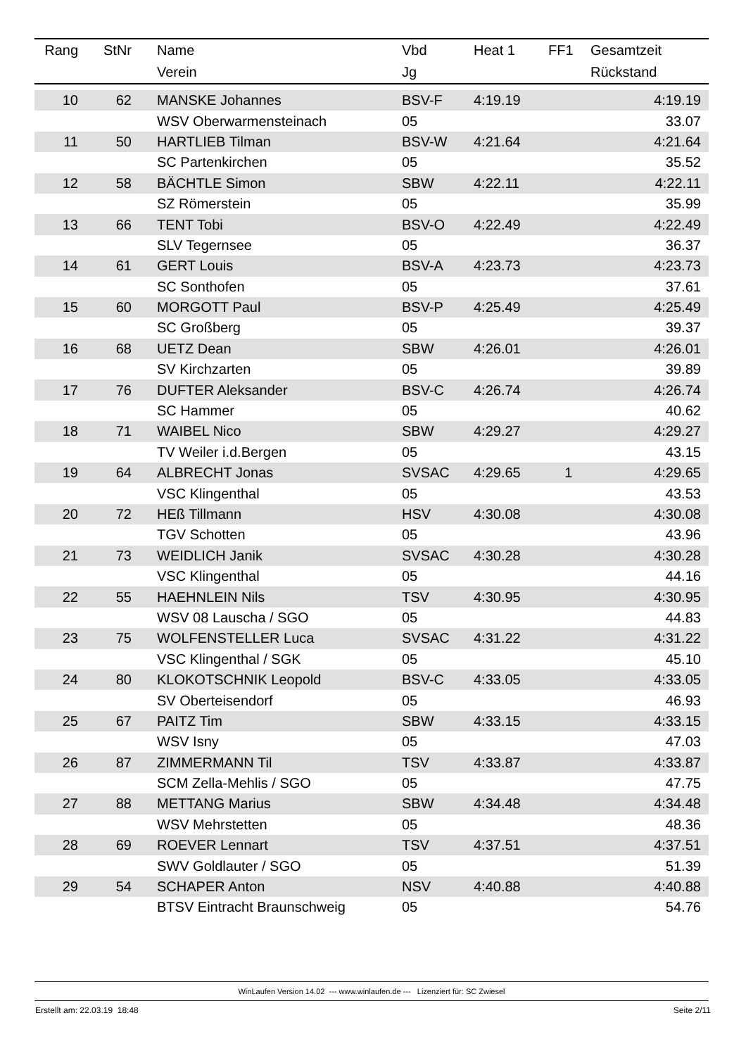| Rang | StNr | Name | Vbd | Heat 1 | FF1 | Gesamtzeit |
| --- | --- | --- | --- | --- | --- | --- |
| | | Verein | Jg | | | Rückstand |
| 10 | 62 | MANSKE Johannes | BSV-F | 4:19.19 | | 4:19.19 |
| | | WSV Oberwarmensteinach | 05 | | | 33.07 |
| 11 | 50 | HARTLIEB Tilman | BSV-W | 4:21.64 | | 4:21.64 |
| | | SC Partenkirchen | 05 | | | 35.52 |
| 12 | 58 | BÄCHTLE Simon | SBW | 4:22.11 | | 4:22.11 |
| | | SZ Römerstein | 05 | | | 35.99 |
| 13 | 66 | TENT Tobi | BSV-O | 4:22.49 | | 4:22.49 |
| | | SLV Tegernsee | 05 | | | 36.37 |
| 14 | 61 | GERT Louis | BSV-A | 4:23.73 | | 4:23.73 |
| | | SC Sonthofen | 05 | | | 37.61 |
| 15 | 60 | MORGOTT Paul | BSV-P | 4:25.49 | | 4:25.49 |
| | | SC Großberg | 05 | | | 39.37 |
| 16 | 68 | UETZ Dean | SBW | 4:26.01 | | 4:26.01 |
| | | SV Kirchzarten | 05 | | | 39.89 |
| 17 | 76 | DUFTER Aleksander | BSV-C | 4:26.74 | | 4:26.74 |
| | | SC Hammer | 05 | | | 40.62 |
| 18 | 71 | WAIBEL Nico | SBW | 4:29.27 | | 4:29.27 |
| | | TV Weiler i.d.Bergen | 05 | | | 43.15 |
| 19 | 64 | ALBRECHT Jonas | SVSAC | 4:29.65 | 1 | 4:29.65 |
| | | VSC Klingenthal | 05 | | | 43.53 |
| 20 | 72 | HEß Tillmann | HSV | 4:30.08 | | 4:30.08 |
| | | TGV Schotten | 05 | | | 43.96 |
| 21 | 73 | WEIDLICH Janik | SVSAC | 4:30.28 | | 4:30.28 |
| | | VSC Klingenthal | 05 | | | 44.16 |
| 22 | 55 | HAEHNLEIN Nils | TSV | 4:30.95 | | 4:30.95 |
| | | WSV 08 Lauscha / SGO | 05 | | | 44.83 |
| 23 | 75 | WOLFENSTELLER Luca | SVSAC | 4:31.22 | | 4:31.22 |
| | | VSC Klingenthal / SGK | 05 | | | 45.10 |
| 24 | 80 | KLOKOTSCHNIK Leopold | BSV-C | 4:33.05 | | 4:33.05 |
| | | SV Oberteisendorf | 05 | | | 46.93 |
| 25 | 67 | PAITZ Tim | SBW | 4:33.15 | | 4:33.15 |
| | | WSV Isny | 05 | | | 47.03 |
| 26 | 87 | ZIMMERMANN Til | TSV | 4:33.87 | | 4:33.87 |
| | | SCM Zella-Mehlis / SGO | 05 | | | 47.75 |
| 27 | 88 | METTANG Marius | SBW | 4:34.48 | | 4:34.48 |
| | | WSV Mehrstetten | 05 | | | 48.36 |
| 28 | 69 | ROEVER Lennart | TSV | 4:37.51 | | 4:37.51 |
| | | SWV Goldlauter / SGO | 05 | | | 51.39 |
| 29 | 54 | SCHAPER Anton | NSV | 4:40.88 | | 4:40.88 |
| | | BTSV Eintracht Braunschweig | 05 | | | 54.76 |
WinLaufen Version 14.02 --- www.winlaufen.de --- Lizenziert für: SC Zwiesel
Erstellt am: 22.03.19 18:48 Seite 2/11